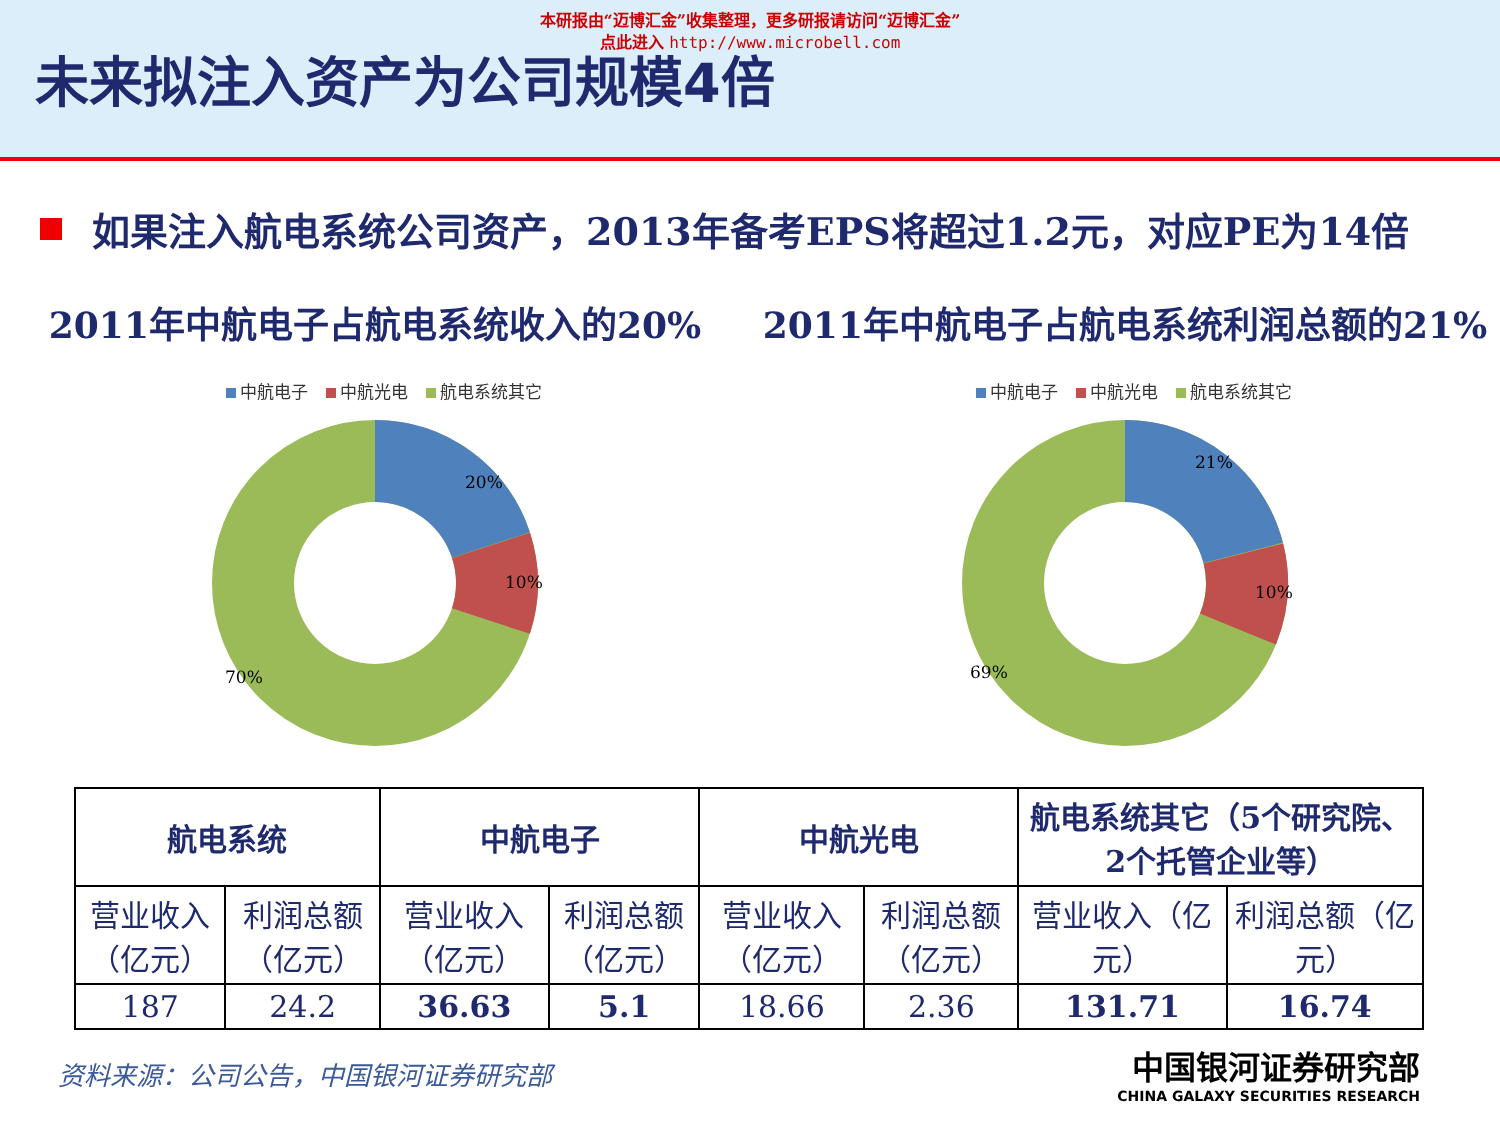本研报由“迈博汇金”收集整理，更多研报请访问“迈博汇金”
点此进入 http://www.microbell.com
未来拟注入资产为公司规模4倍
如果注入航电系统公司资产，2013年备考EPS将超过1.2元，对应PE为14倍
2011年中航电子占航电系统收入的20%
中航电子 中航光电 航电系统其它
20%
10%
70%
2011年中航电子占航电系统利润总额的21%
中航电子 中航光电 航电系统其它
21%
10%
69%
| 航电系统 | | 中航电子 | | 中航光电 | | 航电系统其它（5个研究院、2个托管企业等） | |
| --- | --- | --- | --- | --- | --- | --- | --- |
| 营业收入（亿元） | 利润总额（亿元） | 营业收入（亿元） | 利润总额（亿元） | 营业收入（亿元） | 利润总额（亿元） | 营业收入（亿元） | 利润总额（亿元） |
| 187 | 24.2 | 36.63 | 5.1 | 18.66 | 2.36 | 131.71 | 16.74 |
资料来源：公司公告，中国银河证券研究部
中国银河证券研究部
CHINA GALAXY SECURITIES RESEARCH